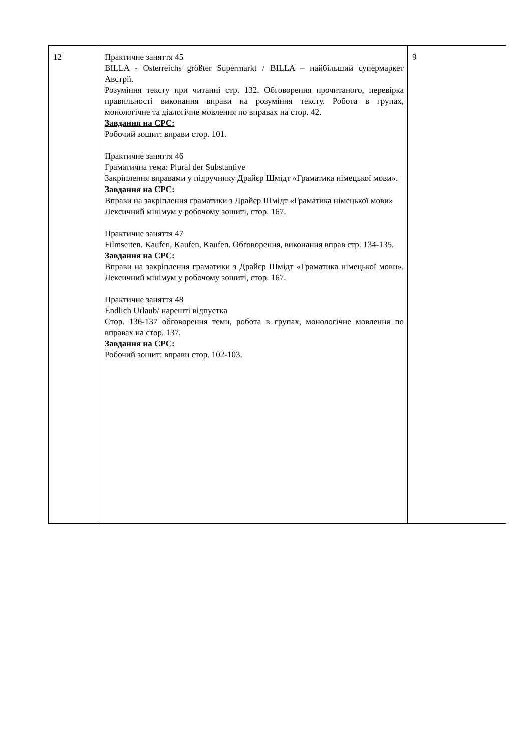| 12 | Практичне заняття 45 BILLA - Osterreichs größter Supermarkt / BILLA – найбільший супермаркет Австрії. Розуміння тексту при читанні стр. 132. Обговорення прочитаного, перевірка правильності виконання вправи на розуміння тексту. Робота в групах, монологічне та діалогічне мовлення по вправах на стор. 42. Завдання на СРС: Робочий зошит: вправи стор. 101. Практичне заняття 46 Граматична тема: Plural der Substantive Закріплення вправами у підручнику Драйєр Шмідт «Граматика німецької мови». Завдання на СРС: Вправи на закріплення граматики з Драйєр Шмідт «Граматика німецької мови» Лексичний мінімум у робочому зошиті, стор. 167. Практичне заняття 47 Filmseiten. Kaufen, Kaufen, Kaufen. Обговорення, виконання вправ стр. 134-135. Завдання на СРС: Вправи на закріплення граматики з Драйєр Шмідт «Граматика німецької мови». Лексичний мінімум у робочому зошиті, стор. 167. Практичне заняття 48 Endlich Urlaub/ нарешті відпустка Стор. 136-137 обговорення теми, робота в групах, монологічне мовлення по вправах на стор. 137. Завдання на СРС: Робочий зошит: вправи стор. 102-103. | 9 |